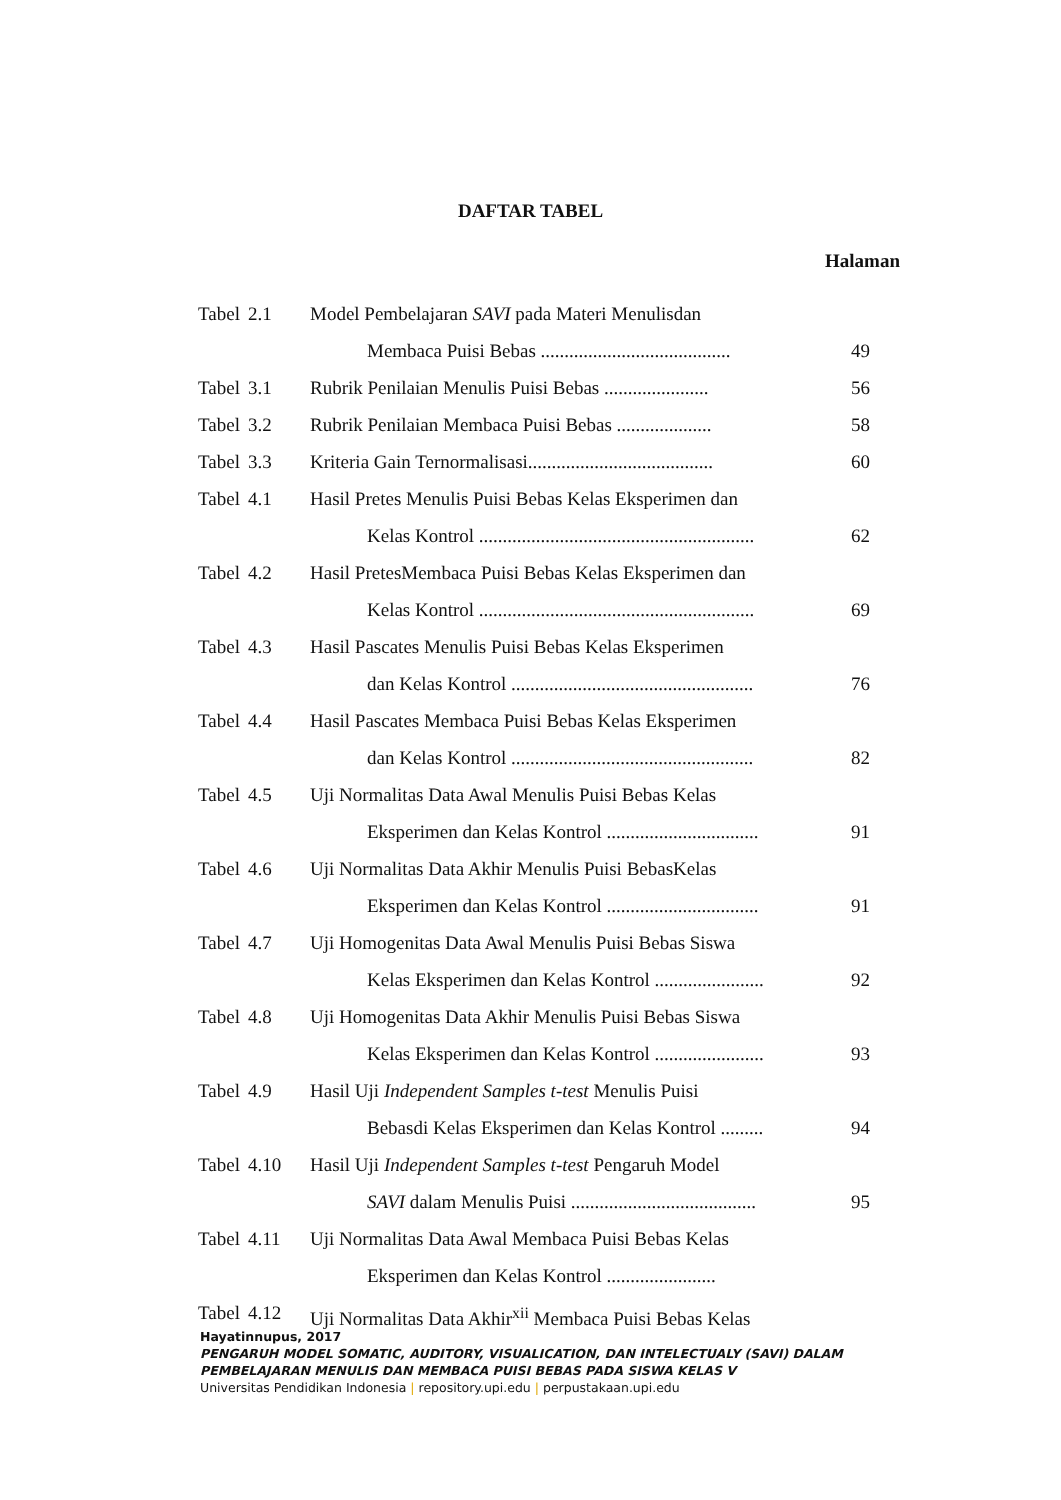DAFTAR TABEL
Halaman
| Tabel | 2.1 | Model Pembelajaran SAVI pada Materi Menulisdan Membaca Puisi Bebas ........................................ | 49 |
| Tabel | 3.1 | Rubrik Penilaian Menulis Puisi Bebas ...................... | 56 |
| Tabel | 3.2 | Rubrik Penilaian Membaca Puisi Bebas .................... | 58 |
| Tabel | 3.3 | Kriteria Gain Ternormalisasi....................................... | 60 |
| Tabel | 4.1 | Hasil Pretes Menulis Puisi Bebas Kelas Eksperimen dan Kelas Kontrol .......................................................... | 62 |
| Tabel | 4.2 | Hasil PretesMembaca Puisi Bebas Kelas Eksperimen dan Kelas Kontrol .......................................................... | 69 |
| Tabel | 4.3 | Hasil Pascates Menulis Puisi Bebas Kelas Eksperimen dan Kelas Kontrol ................................................... | 76 |
| Tabel | 4.4 | Hasil Pascates Membaca Puisi Bebas Kelas Eksperimen dan Kelas Kontrol ................................................... | 82 |
| Tabel | 4.5 | Uji Normalitas Data Awal Menulis Puisi Bebas Kelas Eksperimen dan Kelas Kontrol ................................ | 91 |
| Tabel | 4.6 | Uji Normalitas Data Akhir Menulis Puisi BebasKelas Eksperimen dan Kelas Kontrol ................................ | 91 |
| Tabel | 4.7 | Uji Homogenitas Data Awal Menulis Puisi Bebas Siswa Kelas Eksperimen dan Kelas Kontrol ....................... | 92 |
| Tabel | 4.8 | Uji Homogenitas Data Akhir Menulis Puisi Bebas Siswa Kelas Eksperimen dan Kelas Kontrol ....................... | 93 |
| Tabel | 4.9 | Hasil Uji Independent Samples t-test Menulis Puisi Bebasdi Kelas Eksperimen dan Kelas Kontrol ......... | 94 |
| Tabel | 4.10 | Hasil Uji Independent Samples t-test Pengaruh Model SAVI dalam Menulis Puisi ....................................... | 95 |
| Tabel | 4.11 | Uji Normalitas Data Awal Membaca Puisi Bebas Kelas Eksperimen dan Kelas Kontrol ....................... | |
| Tabel | 4.12 | Uji Normalitas Data Akhir<sup>xii</sup> Membaca Puisi Bebas Kelas | |
Hayatinnupus, 2017
PENGARUH MODEL SOMATIC, AUDITORY, VISUALICATION, DAN INTELECTUALY (SAVI) DALAM
PEMBELAJARAN MENULIS DAN MEMBACA PUISI BEBAS PADA SISWA KELAS V
Universitas Pendidikan Indonesia | repository.upi.edu | perpustakaan.upi.edu